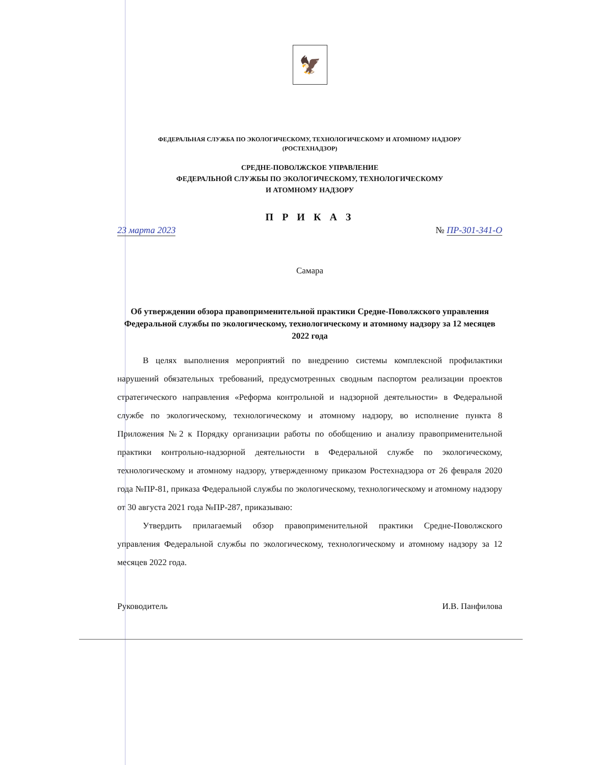🦅
ФЕДЕРАЛЬНАЯ СЛУЖБА ПО ЭКОЛОГИЧЕСКОМУ, ТЕХНОЛОГИЧЕСКОМУ И АТОМНОМУ НАДЗОРУ
(РОСТЕХНАДЗОР)
СРЕДНЕ-ПОВОЛЖСКОЕ УПРАВЛЕНИЕ
ФЕДЕРАЛЬНОЙ СЛУЖБЫ ПО ЭКОЛОГИЧЕСКОМУ, ТЕХНОЛОГИЧЕСКОМУ
И АТОМНОМУ НАДЗОРУ
П Р И К А З
23 марта 2023 № ПР-301-341-О
Самара
Об утверждении обзора правоприменительной практики Средне-Поволжского управления Федеральной службы по экологическому, технологическому и атомному надзору за 12 месяцев 2022 года
В целях выполнения мероприятий по внедрению системы комплексной профилактики нарушений обязательных требований, предусмотренных сводным паспортом реализации проектов стратегического направления «Реформа контрольной и надзорной деятельности» в Федеральной службе по экологическому, технологическому и атомному надзору, во исполнение пункта 8 Приложения №2 к Порядку организации работы по обобщению и анализу правоприменительной практики контрольно-надзорной деятельности в Федеральной службе по экологическому, технологическому и атомному надзору, утвержденному приказом Ростехнадзора от 26 февраля 2020 года №ПР-81, приказа Федеральной службы по экологическому, технологическому и атомному надзору от 30 августа 2021 года №ПР-287, приказываю:
Утвердить прилагаемый обзор правоприменительной практики Средне-Поволжского управления Федеральной службы по экологическому, технологическому и атомному надзору за 12 месяцев 2022 года.
Руководитель И.В. Панфилова